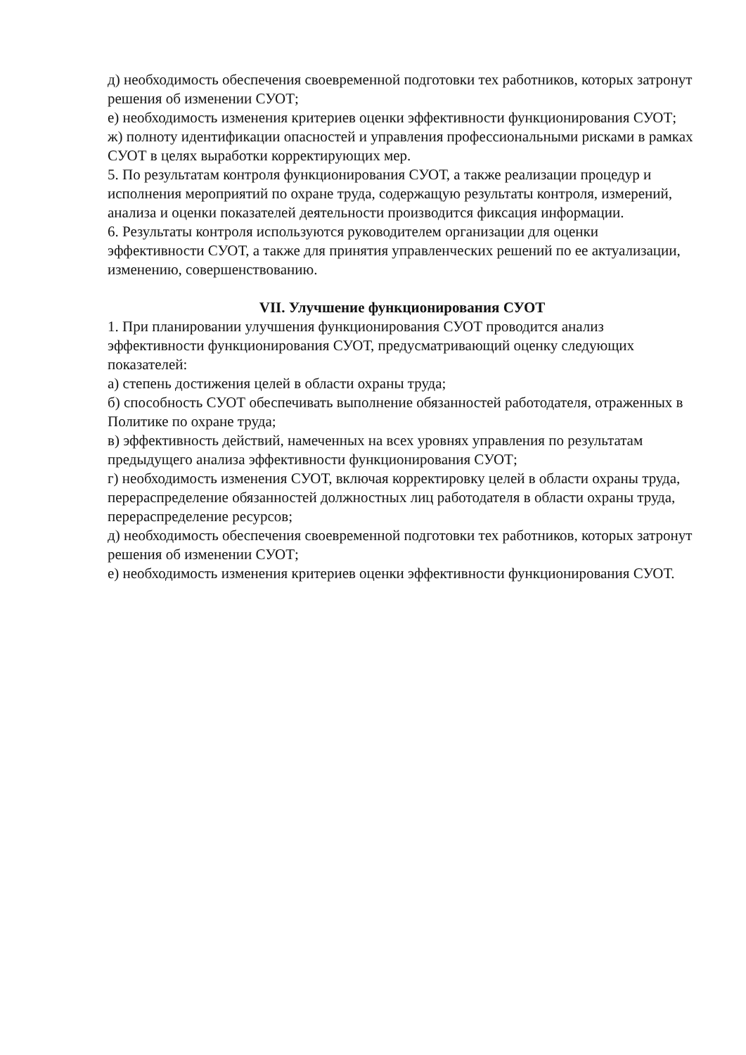д) необходимость обеспечения своевременной подготовки тех работников, которых затронут решения об изменении СУОТ;
е) необходимость изменения критериев оценки эффективности функционирования СУОТ;
ж) полноту идентификации опасностей и управления профессиональными рисками в рамках СУОТ в целях выработки корректирующих мер.
5. По результатам контроля функционирования СУОТ, а также реализации процедур и исполнения мероприятий по охране труда, содержащую результаты контроля, измерений, анализа и оценки показателей деятельности производится фиксация информации.
6. Результаты контроля используются руководителем организации для оценки эффективности СУОТ, а также для принятия управленческих решений по ее актуализации, изменению, совершенствованию.
VII. Улучшение функционирования СУОТ
1. При планировании улучшения функционирования СУОТ проводится анализ эффективности функционирования СУОТ, предусматривающий оценку следующих показателей:
а) степень достижения целей в области охраны труда;
б) способность СУОТ обеспечивать выполнение обязанностей работодателя, отраженных в Политике по охране труда;
в) эффективность действий, намеченных на всех уровнях управления по результатам предыдущего анализа эффективности функционирования СУОТ;
г) необходимость изменения СУОТ, включая корректировку целей в области охраны труда, перераспределение обязанностей должностных лиц работодателя в области охраны труда, перераспределение ресурсов;
д) необходимость обеспечения своевременной подготовки тех работников, которых затронут решения об изменении СУОТ;
е) необходимость изменения критериев оценки эффективности функционирования СУОТ.